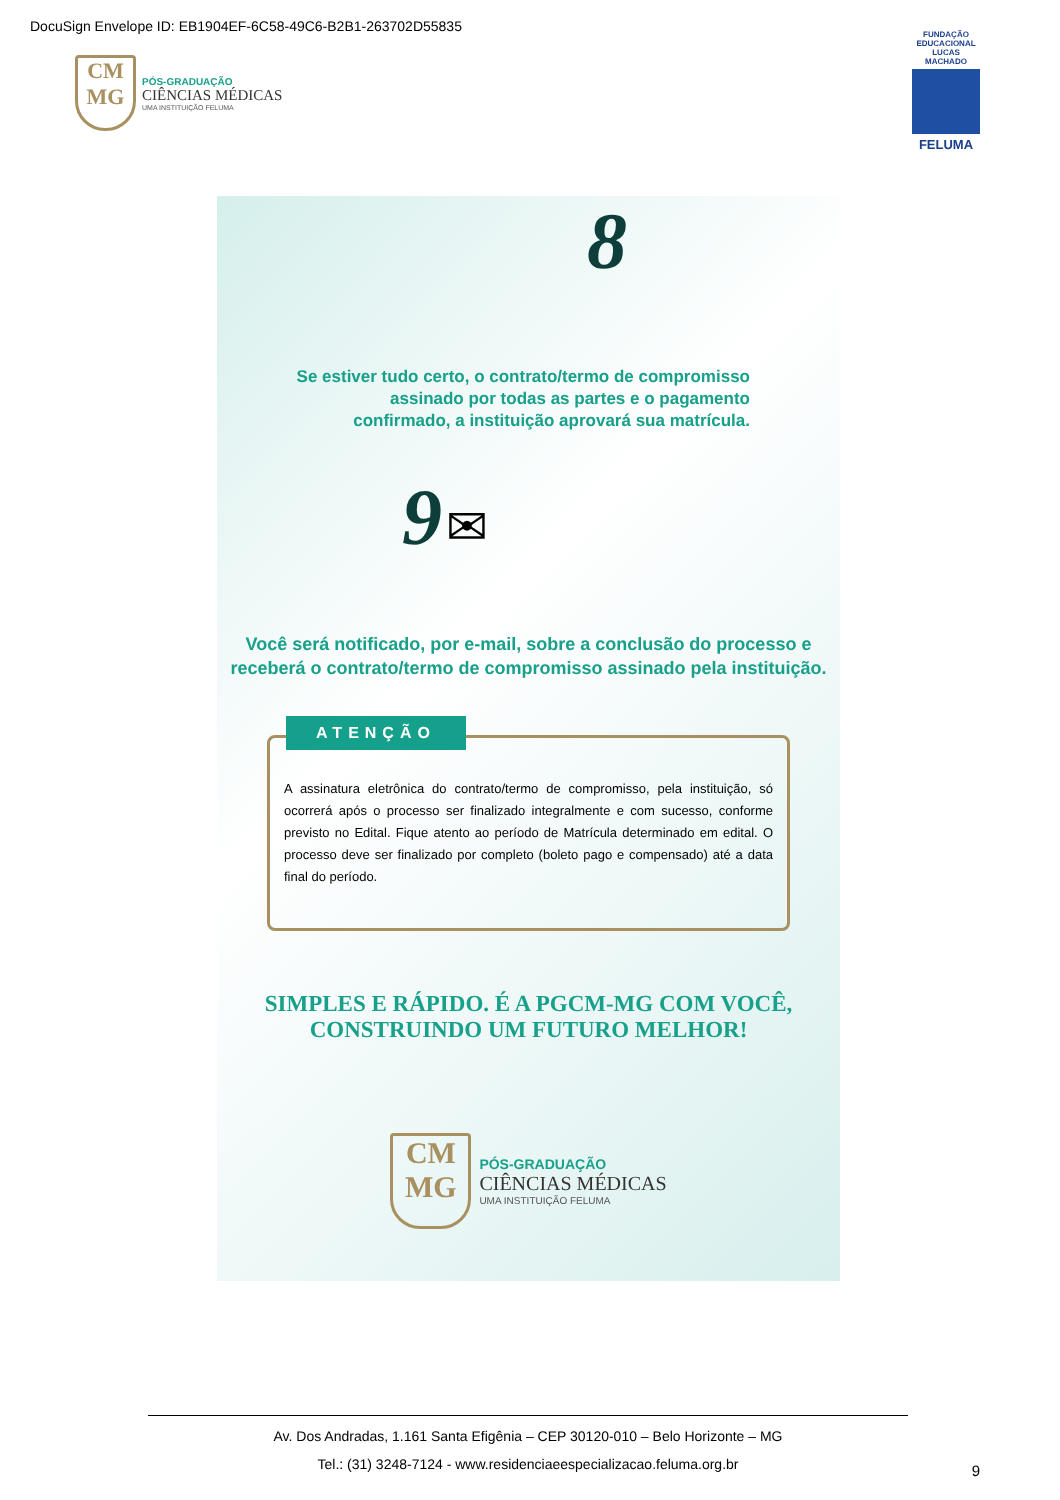DocuSign Envelope ID: EB1904EF-6C58-49C6-B2B1-263702D55835
CM
MG
PÓS-GRADUAÇÃO
CIÊNCIAS MÉDICAS
UMA INSTITUIÇÃO FELUMA
FUNDAÇÃO EDUCACIONAL LUCAS MACHADO
FELUMA
8
Se estiver tudo certo, o contrato/termo de compromisso
assinado por todas as partes e o pagamento
confirmado, a instituição aprovará sua matrícula.
9 ✉
Você será notificado, por e-mail, sobre a conclusão do processo e
receberá o contrato/termo de compromisso assinado pela instituição.
ATENÇÃO
A assinatura eletrônica do contrato/termo de compromisso, pela instituição, só ocorrerá após o processo ser finalizado integralmente e com sucesso, conforme previsto no Edital. Fique atento ao período de Matrícula determinado em edital. O processo deve ser finalizado por completo (boleto pago e compensado) até a data final do período.
SIMPLES E RÁPIDO. É A PGCM-MG COM VOCÊ,
CONSTRUINDO UM FUTURO MELHOR!
CM
MG
PÓS-GRADUAÇÃO
CIÊNCIAS MÉDICAS
UMA INSTITUIÇÃO FELUMA
Av. Dos Andradas, 1.161 Santa Efigênia – CEP 30120-010 – Belo Horizonte – MG
Tel.: (31) 3248-7124 - www.residenciaeespecializacao.feluma.org.br
9